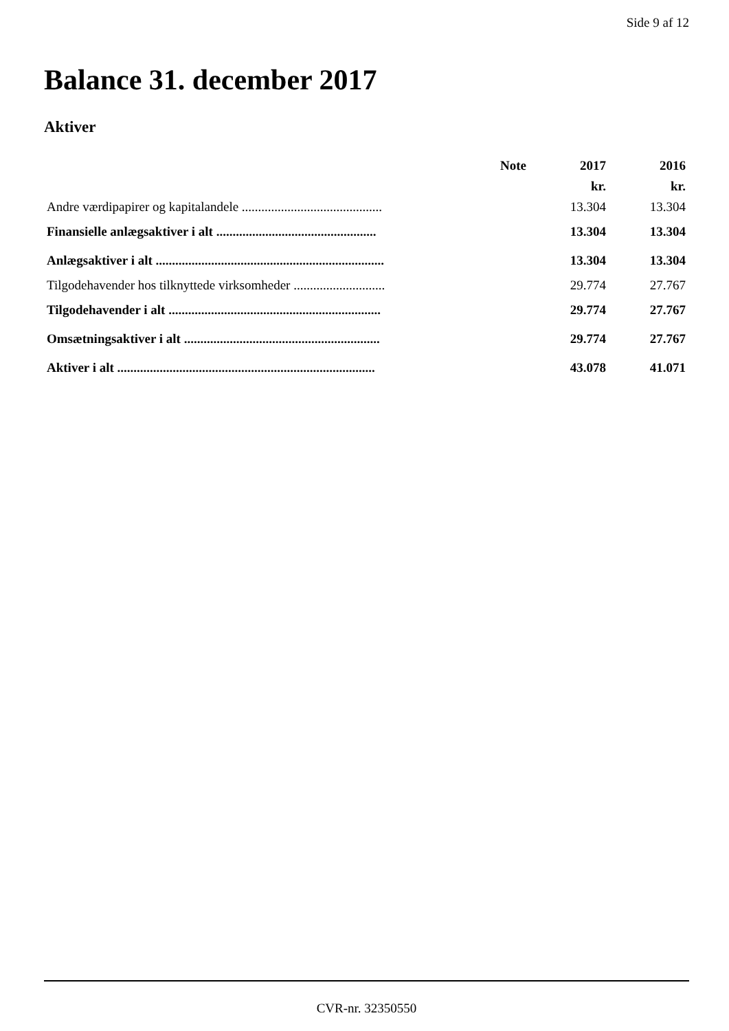Side 9 af 12
Balance 31. december 2017
Aktiver
| | Note | 2017 | 2016 |
| --- | --- | --- | --- |
| | | kr. | kr. |
| Andre værdipapirer og kapitalandele ........................................... | | 13.304 | 13.304 |
| Finansielle anlægsaktiver i alt ................................................. | | 13.304 | 13.304 |
| Anlægsaktiver i alt ...................................................................... | | 13.304 | 13.304 |
| Tilgodehavender hos tilknyttede virksomheder ............................ | | 29.774 | 27.767 |
| Tilgodehavender i alt ................................................................. | | 29.774 | 27.767 |
| Omsætningsaktiver i alt ............................................................ | | 29.774 | 27.767 |
| Aktiver i alt ............................................................................... | | 43.078 | 41.071 |
CVR-nr. 32350550